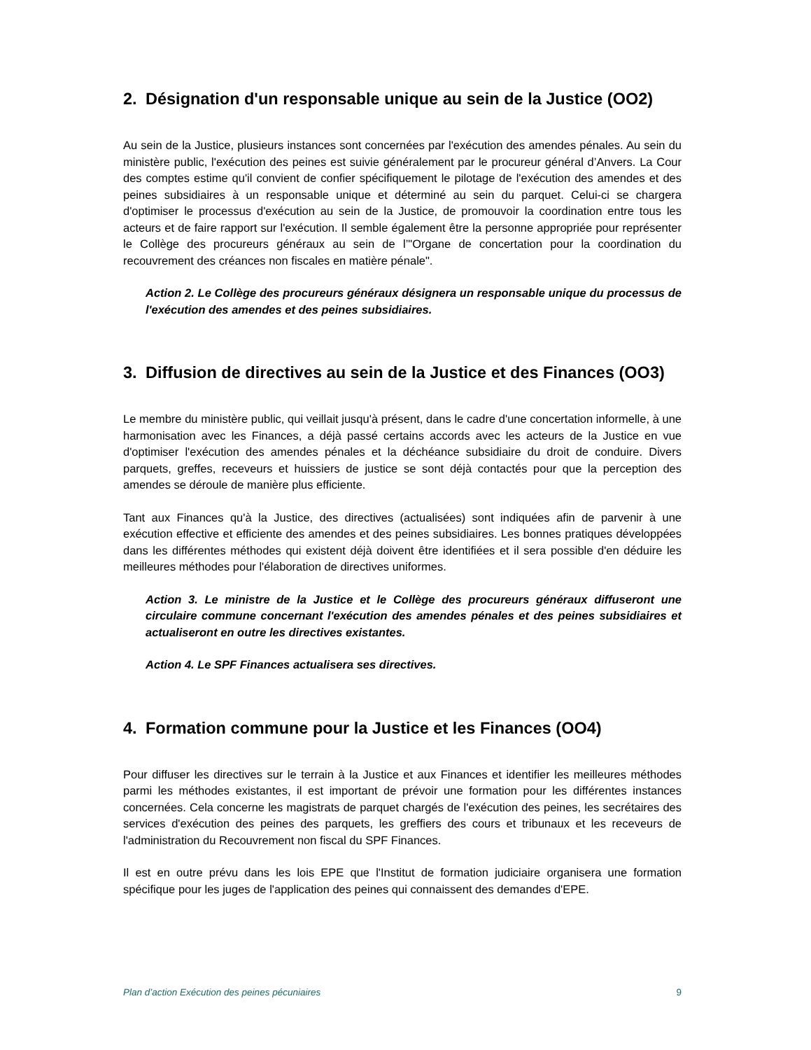2. Désignation d'un responsable unique au sein de la Justice (OO2)
Au sein de la Justice, plusieurs instances sont concernées par l'exécution des amendes pénales. Au sein du ministère public, l'exécution des peines est suivie généralement par le procureur général d’Anvers. La Cour des comptes estime qu'il convient de confier spécifiquement le pilotage de l'exécution des amendes et des peines subsidiaires à un responsable unique et déterminé au sein du parquet. Celui-ci se chargera d'optimiser le processus d'exécution au sein de la Justice, de promouvoir la coordination entre tous les acteurs et de faire rapport sur l'exécution. Il semble également être la personne appropriée pour représenter le Collège des procureurs généraux au sein de l’"Organe de concertation pour la coordination du recouvrement des créances non fiscales en matière pénale".
Action 2. Le Collège des procureurs généraux désignera un responsable unique du processus de l'exécution des amendes et des peines subsidiaires.
3. Diffusion de directives au sein de la Justice et des Finances (OO3)
Le membre du ministère public, qui veillait jusqu'à présent, dans le cadre d'une concertation informelle, à une harmonisation avec les Finances, a déjà passé certains accords avec les acteurs de la Justice en vue d'optimiser l'exécution des amendes pénales et la déchéance subsidiaire du droit de conduire. Divers parquets, greffes, receveurs et huissiers de justice se sont déjà contactés pour que la perception des amendes se déroule de manière plus efficiente.
Tant aux Finances qu'à la Justice, des directives (actualisées) sont indiquées afin de parvenir à une exécution effective et efficiente des amendes et des peines subsidiaires. Les bonnes pratiques développées dans les différentes méthodes qui existent déjà doivent être identifiées et il sera possible d'en déduire les meilleures méthodes pour l'élaboration de directives uniformes.
Action 3. Le ministre de la Justice et le Collège des procureurs généraux diffuseront une circulaire commune concernant l'exécution des amendes pénales et des peines subsidiaires et actualiseront en outre les directives existantes.
Action 4. Le SPF Finances actualisera ses directives.
4. Formation commune pour la Justice et les Finances (OO4)
Pour diffuser les directives sur le terrain à la Justice et aux Finances et identifier les meilleures méthodes parmi les méthodes existantes, il est important de prévoir une formation pour les différentes instances concernées. Cela concerne les magistrats de parquet chargés de l'exécution des peines, les secrétaires des services d'exécution des peines des parquets, les greffiers des cours et tribunaux et les receveurs de l'administration du Recouvrement non fiscal du SPF Finances.
Il est en outre prévu dans les lois EPE que l'Institut de formation judiciaire organisera une formation spécifique pour les juges de l'application des peines qui connaissent des demandes d'EPE.
Plan d’action Exécution des peines pécuniaires 9